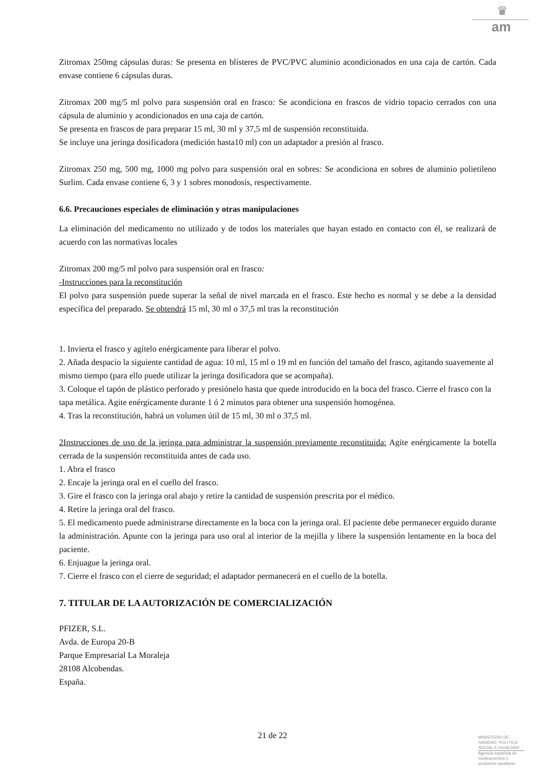♛
am
Zitromax 250mg cápsulas duras: Se presenta en blísteres de PVC/PVC aluminio acondicionados en una caja de cartón. Cada envase contiene 6 cápsulas duras.
Zitromax 200 mg/5 ml polvo para suspensión oral en frasco: Se acondiciona en frascos de vidrio topacio cerrados con una cápsula de aluminio y acondicionados en una caja de cartón.
Se presenta en frascos de para preparar 15 ml, 30 ml y 37,5 ml de suspensión reconstituida.
Se incluye una jeringa dosificadora (medición hasta10 ml) con un adaptador a presión al frasco.
Zitromax 250 mg, 500 mg, 1000 mg polvo para suspensión oral en sobres: Se acondiciona en sobres de aluminio polietileno Surlim. Cada envase contiene 6, 3 y 1 sobres monodosis, respectivamente.
6.6. Precauciones especiales de eliminación y otras manipulaciones
La eliminación del medicamento no utilizado y de todos los materiales que hayan estado en contacto con él, se realizará de acuerdo con las normativas locales
Zitromax 200 mg/5 ml polvo para suspensión oral en frasco:
-Instrucciones para la reconstitución
El polvo para suspensión puede superar la señal de nivel marcada en el frasco. Este hecho es normal y se debe a la densidad específica del preparado. Se obtendrá 15 ml, 30 ml o 37,5 ml tras la reconstitución
1. Invierta el frasco y agítelo enérgicamente para liberar el polvo.
2. Añada despacio la siguiente cantidad de agua: 10 ml, 15 ml o 19 ml en función del tamaño del frasco, agitando suavemente al mismo tiempo (para ello puede utilizar la jeringa dosificadora que se acompaña).
3. Coloque el tapón de plástico perforado y presiónelo hasta que quede introducido en la boca del frasco. Cierre el frasco con la tapa metálica. Agite enérgicamente durante 1 ó 2 minutos para obtener una suspensión homogénea.
4. Tras la reconstitución, habrá un volumen útil de 15 ml, 30 ml o 37,5 ml.
2Instrucciones de uso de la jeringa para administrar la suspensión previamente reconstituida: Agite enérgicamente la botella cerrada de la suspensión reconstituida antes de cada uso.
1. Abra el frasco
2. Encaje la jeringa oral en el cuello del frasco.
3. Gire el frasco con la jeringa oral abajo y retire la cantidad de suspensión prescrita por el médico.
4. Retire la jeringa oral del frasco.
5. El medicamento puede administrarse directamente en la boca con la jeringa oral. El paciente debe permanecer erguido durante la administración. Apunte con la jeringa para uso oral al interior de la mejilla y libere la suspensión lentamente en la boca del paciente.
6. Enjuague la jeringa oral.
7. Cierre el frasco con el cierre de seguridad; el adaptador permanecerá en el cuello de la botella.
7. TITULAR DE LA AUTORIZACIÓN DE COMERCIALIZACIÓN
PFIZER, S.L.
Avda. de Europa 20-B
Parque Empresarial La Moraleja
28108 Alcobendas.
España.
21 de 22
MINISTERIO DE
SANIDAD, POLITICA
SOCIAL E IGUALDAD
Agencia española de
medicamentos y
productos sanitarios